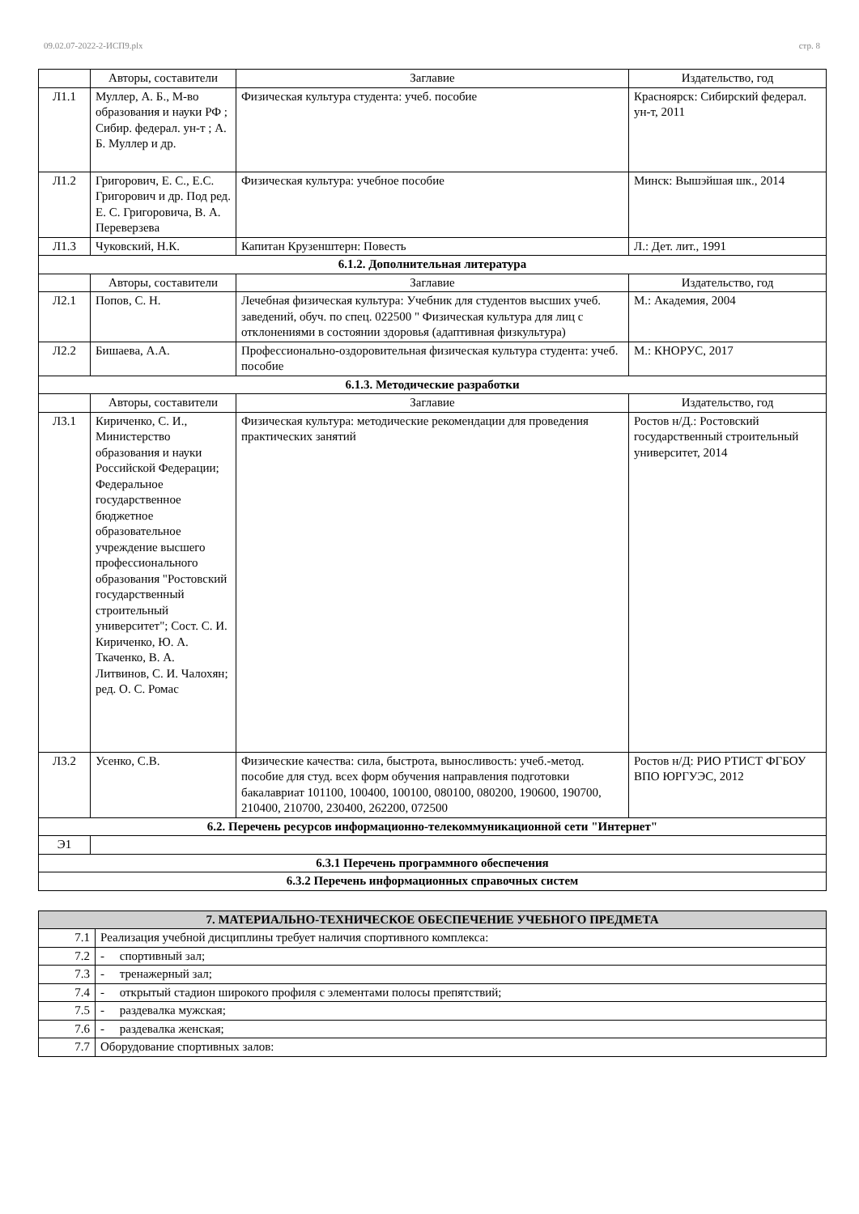09.02.07-2022-2-ИСП9.plx стр. 8
| | Авторы, составители | Заглавие | Издательство, год |
| --- | --- | --- | --- |
| Л1.1 | Муллер, А. Б., М-во образования и науки РФ ; Сибир. федерал. ун-т ; А. Б. Муллер и др. | Физическая культура студента: учеб. пособие | Красноярск: Сибирский федерал. ун-т, 2011 |
| Л1.2 | Григорович, Е. С., Е.С. Григорович и др. Под ред. Е. С. Григоровича, В. А. Переверзева | Физическая культура: учебное пособие | Минск: Вышэйшая шк., 2014 |
| Л1.3 | Чуковский, Н.К. | Капитан Крузенштерн: Повесть | Л.: Дет. лит., 1991 |
| 6.1.2. Дополнительная литература | | | |
| | Авторы, составители | Заглавие | Издательство, год |
| Л2.1 | Попов, С. Н. | Лечебная физическая культура: Учебник для студентов высших учеб. заведений, обуч. по спец. 022500 " Физическая культура для лиц с отклонениями в состоянии здоровья (адаптивная физкультура) | М.: Академия, 2004 |
| Л2.2 | Бишаева, А.А. | Профессионально-оздоровительная физическая культура студента: учеб. пособие | М.: КНОРУС, 2017 |
| 6.1.3. Методические разработки | | | |
| | Авторы, составители | Заглавие | Издательство, год |
| Л3.1 | Кириченко, С. И., Министерство образования и науки Российской Федерации; Федеральное государственное бюджетное образовательное учреждение высшего профессионального образования "Ростовский государственный строительный университет"; Сост. С. И. Кириченко, Ю. А. Ткаченко, В. А. Литвинов, С. И. Чалохян; ред. О. С. Ромас | Физическая культура: методические рекомендации для проведения практических занятий | Ростов н/Д.: Ростовский государственный строительный университет, 2014 |
| Л3.2 | Усенко, С.В. | Физические качества: сила, быстрота, выносливость: учеб.-метод. пособие для студ. всех форм обучения направления подготовки бакалавриат 101100, 100400, 100100, 080100, 080200, 190600, 190700, 210400, 210700, 230400, 262200, 072500 | Ростов н/Д: РИО РТИСТ ФГБОУ ВПО ЮРГУЭС, 2012 |
| 6.2. Перечень ресурсов информационно-телекоммуникационной сети "Интернет" | | | |
| Э1 | | | |
| 6.3.1 Перечень программного обеспечения | | | |
| 6.3.2 Перечень информационных справочных систем | | | |
| 7. МАТЕРИАЛЬНО-ТЕХНИЧЕСКОЕ ОБЕСПЕЧЕНИЕ УЧЕБНОГО ПРЕДМЕТА | |
| 7.1 | Реализация учебной дисциплины требует наличия спортивного комплекса: |
| 7.2 | - спортивный зал; |
| 7.3 | - тренажерный зал; |
| 7.4 | - открытый стадион широкого профиля с элементами полосы препятствий; |
| 7.5 | - раздевалка мужская; |
| 7.6 | - раздевалка женская; |
| 7.7 | Оборудование спортивных залов: |